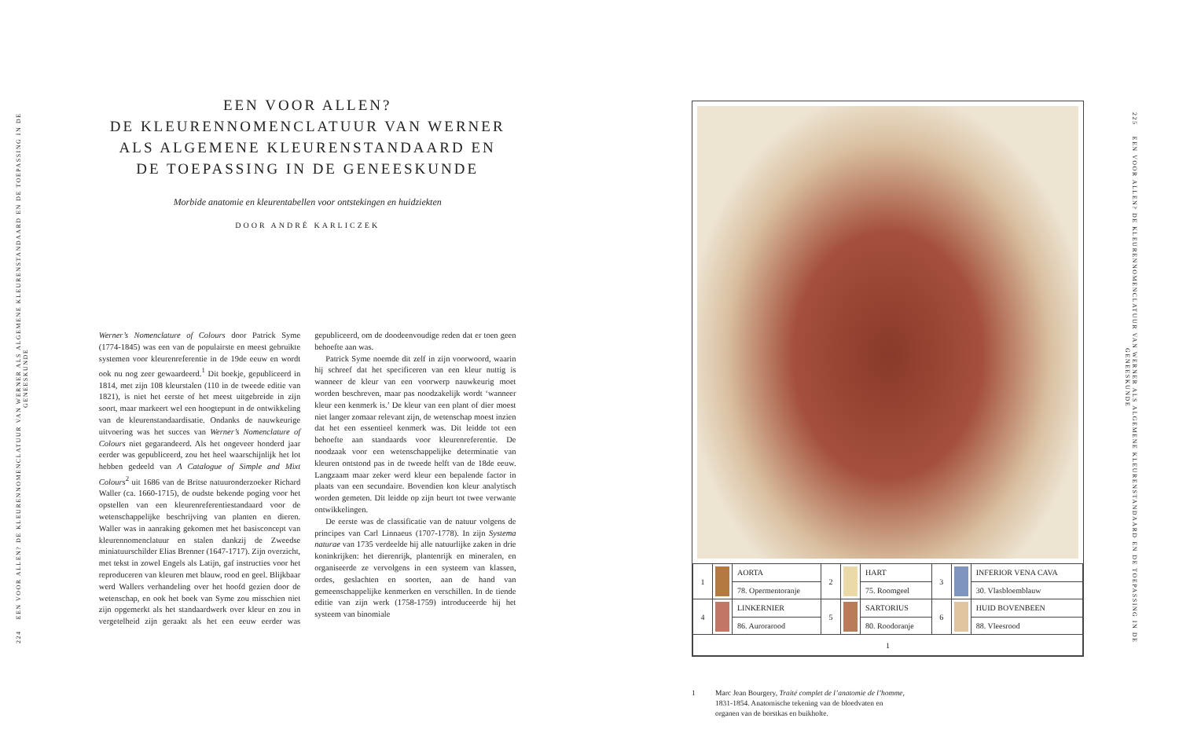224 EEN VOOR ALLEN? DE KLEURENNOMENCLATUUR VAN WERNER ALS ALGEMENE KLEURENSTANDAARD EN DE TOEPASSING IN DE GENEESKUNDE
EEN VOOR ALLEN?
DE KLEURENNOMENCLATUUR VAN WERNER
ALS ALGEMENE KLEURENSTANDAARD EN
DE TOEPASSING IN DE GENEESKUNDE
Morbide anatomie en kleurentabellen voor ontstekingen en huidziekten
DOOR ANDRÉ KARLICZEK
Werner’s Nomenclature of Colours door Patrick Syme (1774-1845) was een van de populairste en meest gebruikte systemen voor kleurenreferentie in de 19de eeuw en wordt ook nu nog zeer gewaardeerd.<sup>1</sup> Dit boekje, gepubliceerd in 1814, met zijn 108 kleurstalen (110 in de tweede editie van 1821), is niet het eerste of het meest uitgebreide in zijn soort, maar markeert wel een hoogtepunt in de ontwikkeling van de kleurenstandaardisatie. Ondanks de nauwkeurige uitvoering was het succes van Werner’s Nomenclature of Colours niet gegarandeerd. Als het ongeveer honderd jaar eerder was gepubliceerd, zou het heel waarschijnlijk het lot hebben gedeeld van A Catalogue of Simple and Mixt Colours<sup>2</sup> uit 1686 van de Britse natuuronderzoeker Richard Waller (ca. 1660-1715), de oudste bekende poging voor het opstellen van een kleurenreferentiestandaard voor de wetenschappelijke beschrijving van planten en dieren. Waller was in aanraking gekomen met het basisconcept van kleurennomenclatuur en stalen dankzij de Zweedse miniatuurschilder Elias Brenner (1647-1717). Zijn overzicht, met tekst in zowel Engels als Latijn, gaf instructies voor het reproduceren van kleuren met blauw, rood en geel. Blijkbaar werd Wallers verhandeling over het hoofd gezien door de wetenschap, en ook het boek van Syme zou misschien niet zijn opgemerkt als het standaardwerk over kleur en zou in vergetelheid zijn geraakt als het een eeuw eerder was gepubliceerd, om de doodeenvoudige reden dat er toen geen behoefte aan was.
Patrick Syme noemde dit zelf in zijn voorwoord, waarin hij schreef dat het specificeren van een kleur nuttig is wanneer de kleur van een voorwerp nauwkeurig moet worden beschreven, maar pas noodzakelijk wordt ‘wanneer kleur een kenmerk is.’ De kleur van een plant of dier moest niet langer zomaar relevant zijn, de wetenschap moest inzien dat het een essentieel kenmerk was. Dit leidde tot een behoefte aan standaards voor kleurenreferentie. De noodzaak voor een wetenschappelijke determinatie van kleuren ontstond pas in de tweede helft van de 18de eeuw. Langzaam maar zeker werd kleur een bepalende factor in plaats van een secundaire. Bovendien kon kleur analytisch worden gemeten. Dit leidde op zijn beurt tot twee verwante ontwikkelingen.
De eerste was de classificatie van de natuur volgens de principes van Carl Linnaeus (1707-1778). In zijn Systema naturae van 1735 verdeelde hij alle natuurlijke zaken in drie koninkrijken: het dierenrijk, plantenrijk en mineralen, en organiseerde ze vervolgens in een systeem van klassen, ordes, geslachten en soorten, aan de hand van gemeenschappelijke kenmerken en verschillen. In de tiende editie van zijn werk (1758-1759) introduceerde hij het systeem van binomiale
| 1 | | AORTA | 2 | | HART | 3 | | INFERIOR VENA CAVA |
| | | 78. Opermentoranje | | | 75. Roomgeel | | | 30. Vlasbloemblauw |
| 4 | | LINKERNIER | 5 | | SARTORIUS | 6 | | HUID BOVENBEEN |
| | | 86. Aurorarood | | | 80. Roodoranje | | | 88. Vleesrood |
| 1 | | | | | | | | |
1 Marc Jean Bourgery, Traité complet de l’anatomie de l’homme,
1831-1854. Anatomische tekening van de bloedvaten en
organen van de borstkas en buikholte.
225 EEN VOOR ALLEN? DE KLEURENNOMENCLATUUR VAN WERNER ALS ALGEMENE KLEURENSTANDAARD EN DE TOEPASSING IN DE GENEESKUNDE